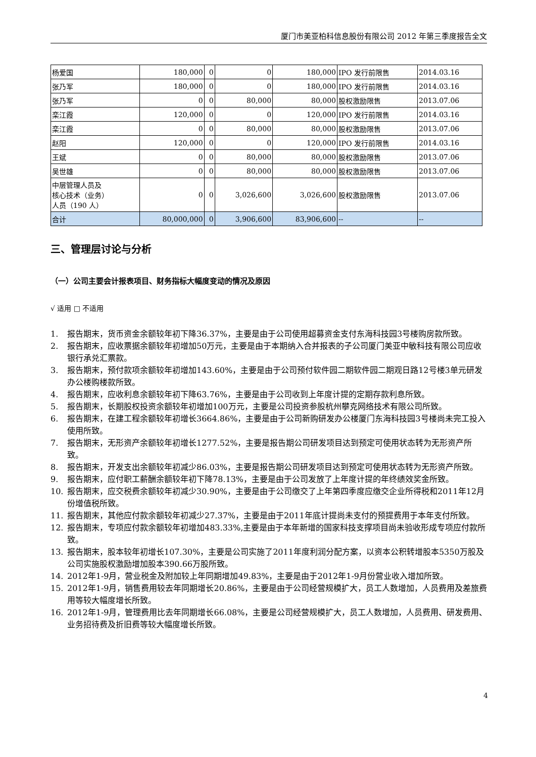厦门市美亚柏科信息股份有限公司 2012 年第三季度报告全文
| 杨爱国 | 180,000 | 0 | 0 | 180,000 | IPO 发行前限售 | 2014.03.16 |
| 张乃军 | 180,000 | 0 | 0 | 180,000 | IPO 发行前限售 | 2014.03.16 |
| 张乃军 | 0 | 0 | 80,000 | 80,000 | 股权激励限售 | 2013.07.06 |
| 栾江霞 | 120,000 | 0 | 0 | 120,000 | IPO 发行前限售 | 2014.03.16 |
| 栾江霞 | 0 | 0 | 80,000 | 80,000 | 股权激励限售 | 2013.07.06 |
| 赵阳 | 120,000 | 0 | 0 | 120,000 | IPO 发行前限售 | 2014.03.16 |
| 王斌 | 0 | 0 | 80,000 | 80,000 | 股权激励限售 | 2013.07.06 |
| 吴世雄 | 0 | 0 | 80,000 | 80,000 | 股权激励限售 | 2013.07.06 |
| 中层管理人员及 核心技术（业务） 人员（190 人） | 0 | 0 | 3,026,600 | 3,026,600 | 股权激励限售 | 2013.07.06 |
| 合计 | 80,000,000 | 0 | 3,906,600 | 83,906,600 | -- | -- |
三、管理层讨论与分析
（一）公司主要会计报表项目、财务指标大幅度变动的情况及原因
√ 适用 □ 不适用
1. 报告期末，货币资金余额较年初下降36.37%，主要是由于公司使用超募资金支付东海科技园3号楼购房款所致。
2. 报告期末，应收票据余额较年初增加50万元，主要是由于本期纳入合并报表的子公司厦门美亚中敏科技有限公司应收银行承兑汇票款。
3. 报告期末，预付款项余额较年初增加143.60%，主要是由于公司预付软件园二期软件园二期观日路12号楼3单元研发办公楼购楼款所致。
4. 报告期末，应收利息余额较年初下降63.76%，主要是由于公司收到上年度计提的定期存款利息所致。
5. 报告期末，长期股权投资余额较年初增加100万元，主要是公司投资参股杭州攀克网络技术有限公司所致。
6. 报告期末，在建工程余额较年初增长3664.86%，主要是由于公司新购研发办公楼厦门东海科技园3号楼尚未完工投入使用所致。
7. 报告期末，无形资产余额较年初增长1277.52%，主要是报告期公司研发项目达到预定可使用状态转为无形资产所致。
8. 报告期末，开发支出余额较年初减少86.03%，主要是报告期公司研发项目达到预定可使用状态转为无形资产所致。
9. 报告期末，应付职工薪酬余额较年初下降78.13%，主要是由于公司发放了上年度计提的年终绩效奖金所致。
10. 报告期末，应交税费余额较年初减少30.90%，主要是由于公司缴交了上年第四季度应缴交企业所得税和2011年12月份增值税所致。
11. 报告期末，其他应付款余额较年初减少27.37%，主要是由于2011年底计提尚未支付的预提费用于本年支付所致。
12. 报告期末，专项应付款余额较年初增加483.33%,主要是由于本年新增的国家科技支撑项目尚未验收形成专项应付款所致。
13. 报告期末，股本较年初增长107.30%，主要是公司实施了2011年度利润分配方案，以资本公积转增股本5350万股及公司实施股权激励增加股本390.66万股所致。
14. 2012年1-9月，营业税金及附加较上年同期增加49.83%，主要是由于2012年1-9月份营业收入增加所致。
15. 2012年1-9月，销售费用较去年同期增长20.86%，主要是由于公司经营规模扩大，员工人数增加，人员费用及差旅费用等较大幅度增长所致。
16. 2012年1-9月，管理费用比去年同期增长66.08%，主要是公司经营规模扩大，员工人数增加，人员费用、研发费用、业务招待费及折旧费等较大幅度增长所致。
4